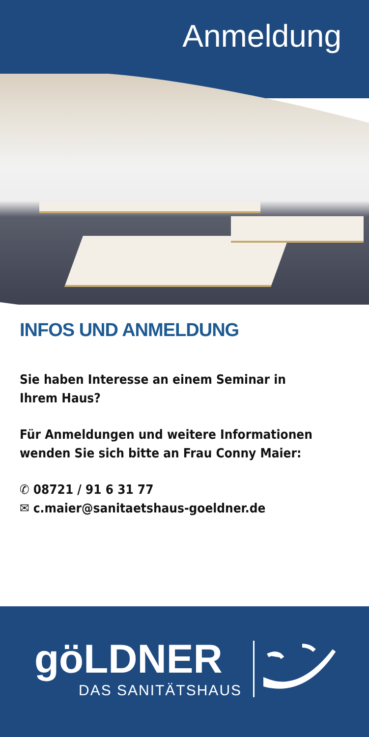Anmeldung
INFOS UND ANMELDUNG
Sie haben Interesse an einem Seminar in Ihrem Haus?
Für Anmeldungen und weitere Informationen
wenden Sie sich bitte an Frau Conny Maier:
✆ 08721 / 91 6 31 77
✉ c.maier@sanitaetshaus-goeldner.de
göLDNER
DAS SANITÄTSHAUS